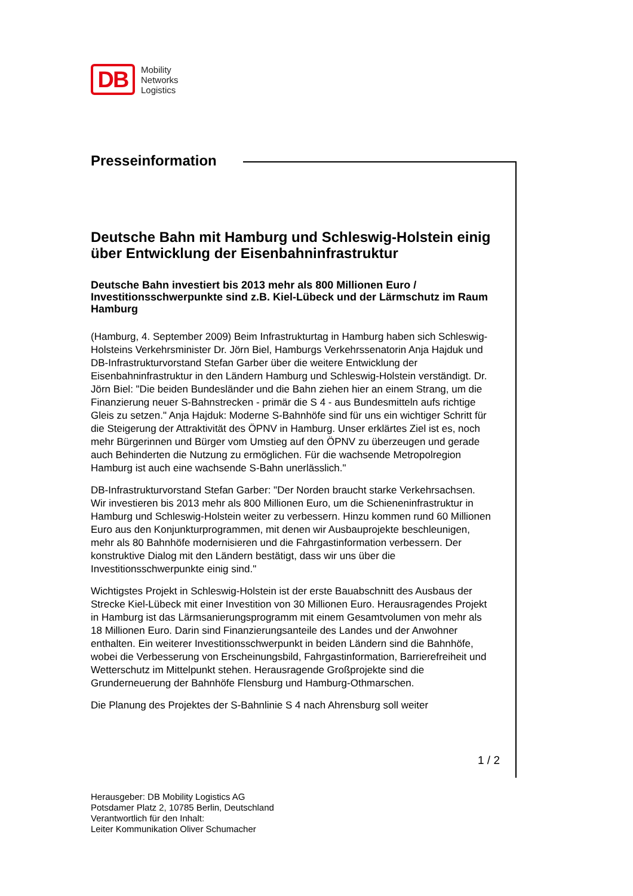DB
Mobility
Networks
Logistics
Presseinformation
Deutsche Bahn mit Hamburg und Schleswig-Holstein einig über Entwicklung der Eisenbahninfrastruktur
Deutsche Bahn investiert bis 2013 mehr als 800 Millionen Euro / Investitionsschwerpunkte sind z.B. Kiel-Lübeck und der Lärmschutz im Raum Hamburg
(Hamburg, 4. September 2009) Beim Infrastrukturtag in Hamburg haben sich Schleswig-Holsteins Verkehrsminister Dr. Jörn Biel, Hamburgs Verkehrssenatorin Anja Hajduk und DB-Infrastrukturvorstand Stefan Garber über die weitere Entwicklung der Eisenbahninfrastruktur in den Ländern Hamburg und Schleswig-Holstein verständigt. Dr. Jörn Biel: "Die beiden Bundesländer und die Bahn ziehen hier an einem Strang, um die Finanzierung neuer S-Bahnstrecken - primär die S 4 - aus Bundesmitteln aufs richtige Gleis zu setzen." Anja Hajduk: Moderne S-Bahnhöfe sind für uns ein wichtiger Schritt für die Steigerung der Attraktivität des ÖPNV in Hamburg. Unser erklärtes Ziel ist es, noch mehr Bürgerinnen und Bürger vom Umstieg auf den ÖPNV zu überzeugen und gerade auch Behinderten die Nutzung zu ermöglichen. Für die wachsende Metropolregion Hamburg ist auch eine wachsende S-Bahn unerlässlich."
DB-Infrastrukturvorstand Stefan Garber: "Der Norden braucht starke Verkehrsachsen. Wir investieren bis 2013 mehr als 800 Millionen Euro, um die Schieneninfrastruktur in Hamburg und Schleswig-Holstein weiter zu verbessern. Hinzu kommen rund 60 Millionen Euro aus den Konjunkturprogrammen, mit denen wir Ausbauprojekte beschleunigen, mehr als 80 Bahnhöfe modernisieren und die Fahrgastinformation verbessern. Der konstruktive Dialog mit den Ländern bestätigt, dass wir uns über die Investitionsschwerpunkte einig sind."
Wichtigstes Projekt in Schleswig-Holstein ist der erste Bauabschnitt des Ausbaus der Strecke Kiel-Lübeck mit einer Investition von 30 Millionen Euro. Herausragendes Projekt in Hamburg ist das Lärmsanierungsprogramm mit einem Gesamtvolumen von mehr als 18 Millionen Euro. Darin sind Finanzierungsanteile des Landes und der Anwohner enthalten. Ein weiterer Investitionsschwerpunkt in beiden Ländern sind die Bahnhöfe, wobei die Verbesserung von Erscheinungsbild, Fahrgastinformation, Barrierefreiheit und Wetterschutz im Mittelpunkt stehen. Herausragende Großprojekte sind die Grunderneuerung der Bahnhöfe Flensburg und Hamburg-Othmarschen.
Die Planung des Projektes der S-Bahnlinie S 4 nach Ahrensburg soll weiter
1 / 2
Herausgeber: DB Mobility Logistics AG
Potsdamer Platz 2, 10785 Berlin, Deutschland
Verantwortlich für den Inhalt:
Leiter Kommunikation Oliver Schumacher